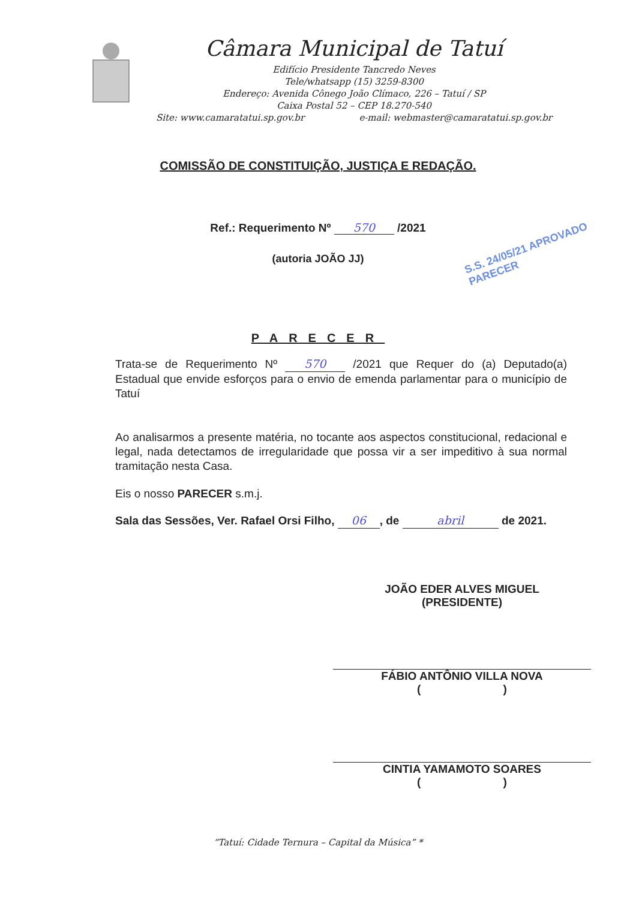Câmara Municipal de Tatuí
Edifício Presidente Tancredo Neves
Tele/whatsapp (15) 3259-8300
Endereço: Avenida Cônego João Clímaco, 226 – Tatuí / SP
Caixa Postal 52 – CEP 18.270-540
Site: www.camaratatui.sp.gov.br e-mail: webmaster@camaratatui.sp.gov.br
COMISSÃO DE CONSTITUIÇÃO, JUSTIÇA E REDAÇÃO.
Ref.: Requerimento Nº 570 /2021
(autoria JOÃO JJ)
S.S. 24/05/21 APROVADO PARECER
PARECER
Trata-se de Requerimento Nº 570 /2021 que Requer do (a) Deputado(a) Estadual que envide esforços para o envio de emenda parlamentar para o município de Tatuí
Ao analisarmos a presente matéria, no tocante aos aspectos constitucional, redacional e legal, nada detectamos de irregularidade que possa vir a ser impeditivo à sua normal tramitação nesta Casa.
Eis o nosso PARECER s.m.j.
Sala das Sessões, Ver. Rafael Orsi Filho, 06, de abril de 2021.
JOÃO EDER ALVES MIGUEL
(PRESIDENTE)
FÁBIO ANTÔNIO VILLA NOVA
( )
CINTIA YAMAMOTO SOARES
( )
“Tatuí: Cidade Ternura – Capital da Música” *